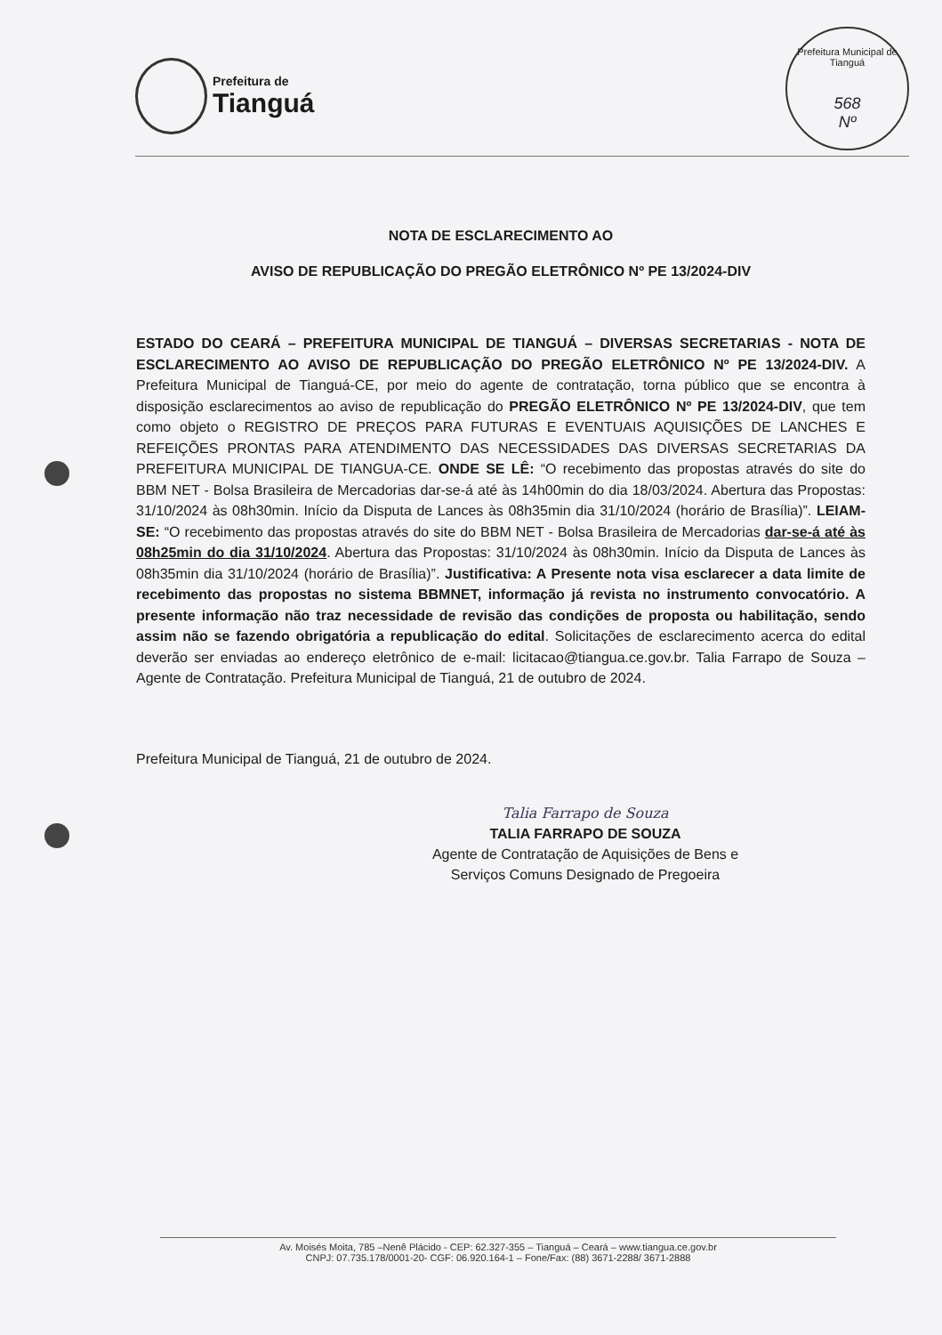Prefeitura de
Tianguá
Prefeitura Municipal de Tianguá
568
Nº
NOTA DE ESCLARECIMENTO AO
AVISO DE REPUBLICAÇÃO DO PREGÃO ELETRÔNICO Nº PE 13/2024-DIV
ESTADO DO CEARÁ – PREFEITURA MUNICIPAL DE TIANGUÁ – DIVERSAS SECRETARIAS - NOTA DE ESCLARECIMENTO AO AVISO DE REPUBLICAÇÃO DO PREGÃO ELETRÔNICO Nº PE 13/2024-DIV. A Prefeitura Municipal de Tianguá-CE, por meio do agente de contratação, torna público que se encontra à disposição esclarecimentos ao aviso de republicação do PREGÃO ELETRÔNICO Nº PE 13/2024-DIV, que tem como objeto o REGISTRO DE PREÇOS PARA FUTURAS E EVENTUAIS AQUISIÇÕES DE LANCHES E REFEIÇÕES PRONTAS PARA ATENDIMENTO DAS NECESSIDADES DAS DIVERSAS SECRETARIAS DA PREFEITURA MUNICIPAL DE TIANGUA-CE. ONDE SE LÊ: “O recebimento das propostas através do site do BBM NET - Bolsa Brasileira de Mercadorias dar-se-á até às 14h00min do dia 18/03/2024. Abertura das Propostas: 31/10/2024 às 08h30min. Início da Disputa de Lances às 08h35min dia 31/10/2024 (horário de Brasília)”. LEIAM-SE: “O recebimento das propostas através do site do BBM NET - Bolsa Brasileira de Mercadorias dar-se-á até às 08h25min do dia 31/10/2024. Abertura das Propostas: 31/10/2024 às 08h30min. Início da Disputa de Lances às 08h35min dia 31/10/2024 (horário de Brasília)”. Justificativa: A Presente nota visa esclarecer a data limite de recebimento das propostas no sistema BBMNET, informação já revista no instrumento convocatório. A presente informação não traz necessidade de revisão das condições de proposta ou habilitação, sendo assim não se fazendo obrigatória a republicação do edital. Solicitações de esclarecimento acerca do edital deverão ser enviadas ao endereço eletrônico de e-mail: licitacao@tiangua.ce.gov.br. Talia Farrapo de Souza – Agente de Contratação. Prefeitura Municipal de Tianguá, 21 de outubro de 2024.
Prefeitura Municipal de Tianguá, 21 de outubro de 2024.
Talia Farrapo de Souza
TALIA FARRAPO DE SOUZA
Agente de Contratação de Aquisições de Bens e
Serviços Comuns Designado de Pregoeira
Av. Moisés Moita, 785 –Nenê Plácido - CEP: 62.327-355 – Tianguá – Ceará – www.tiangua.ce.gov.br
CNPJ: 07.735.178/0001-20- CGF: 06.920.164-1 – Fone/Fax: (88) 3671-2288/ 3671-2888